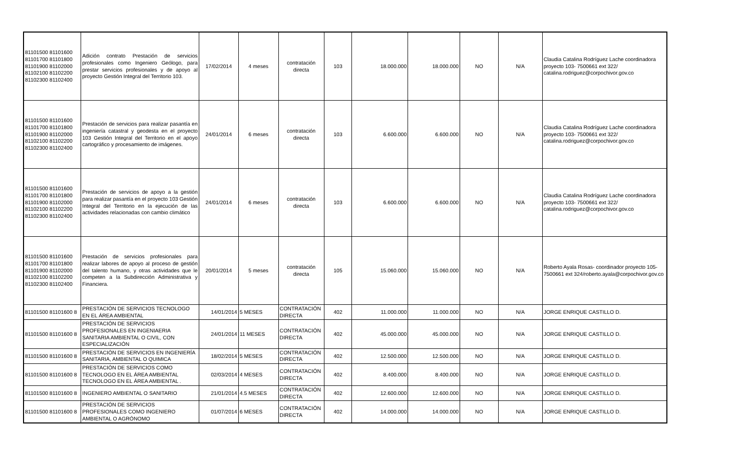| 81101500 81101600 81101700 81101800 81101900 81102000 81102100 81102200 81102300 81102400 | Adición contrato Prestación de servicios profesionales como Ingeniero Geólogo, para prestar servicios profesionales y de apoyo al proyecto Gestión Integral del Territorio 103. | 17/02/2014 | 4 meses | contratación directa | 103 | 18.000.000 | 18.000.000 | NO | N/A | Claudia Catalina Rodríguez Lache coordinadora proyecto 103- 7500661 ext 322/ catalina.rodriguez@corpochivor.gov.co |
| 81101500 81101600 81101700 81101800 81101900 81102000 81102100 81102200 81102300 81102400 | Prestación de servicios para realizar pasantía en ingeniería catastral y geodesta en el proyecto 103 Gestión Integral del Territorio en el apoyo cartográfico y procesamiento de imágenes. | 24/01/2014 | 6 meses | contratación directa | 103 | 6.600.000 | 6.600.000 | NO | N/A | Claudia Catalina Rodríguez Lache coordinadora proyecto 103- 7500661 ext 322/ catalina.rodriguez@corpochivor.gov.co |
| 81101500 81101600 81101700 81101800 81101900 81102000 81102100 81102200 81102300 81102400 | Prestación de servicios de apoyo a la gestión para realizar pasantía en el proyecto 103 Gestión Integral del Territorio en la ejecución de las actividades relacionadas con cambio climático | 24/01/2014 | 6 meses | contratación directa | 103 | 6.600.000 | 6.600.000 | NO | N/A | Claudia Catalina Rodríguez Lache coordinadora proyecto 103- 7500661 ext 322/ catalina.rodriguez@corpochivor.gov.co |
| 81101500 81101600 81101700 81101800 81101900 81102000 81102100 81102200 81102300 81102400 | Prestación de servicios profesionales para realizar labores de apoyo al proceso de gestión del talento humano, y otras actividades que le competen a la Subdirección Administrativa y Financiera. | 20/01/2014 | 5 meses | contratación directa | 105 | 15.060.000 | 15.060.000 | NO | N/A | Roberto Ayala Rosas- coordinador proyecto 105- 7500661 ext 324/roberto.ayala@corpochivor.gov.co |
| 81101500 81101600 8 | PRESTACIÓN DE SERVICIOS TECNOLOGO EN EL ÁREA AMBIENTAL | 14/01/2014 | 5 MESES | CONTRATACIÓN DIRECTA | 402 | 11.000.000 | 11.000.000 | NO | N/A | JORGE ENRIQUE CASTILLO D. |
| 81101500 81101600 8 | PRESTACIÓN DE SERVICIOS PROFESIONALES EN INGENIAERIA SANITARIA AMBIENTAL O CIVIL, CON ESPECIALIZACIÓN | 24/01/2014 | 11 MESES | CONTRATACIÓN DIRECTA | 402 | 45.000.000 | 45.000.000 | NO | N/A | JORGE ENRIQUE CASTILLO D. |
| 81101500 81101600 8 | PRESTACIÓN DE SERVICIOS EN INGENIERÍA SANITARIA, AMBIENTAL O QUIMICA | 18/02/2014 | 5 MESES | CONTRATACIÓN DIRECTA | 402 | 12.500.000 | 12.500.000 | NO | N/A | JORGE ENRIQUE CASTILLO D. |
| 81101500 81101600 8 | PRESTACIÓN DE SERVICIOS COMO TECNOLOGO EN EL ÁREA AMBIENTAL TECNOLOGO EN EL ÁREA AMBIENTAL . | 02/03/2014 | 4 MESES | CONTRATACIÓN DIRECTA | 402 | 8.400.000 | 8.400.000 | NO | N/A | JORGE ENRIQUE CASTILLO D. |
| 81101500 81101600 8 | INGENIERO AMBIENTAL O SANITARIO | 21/01/2014 | 4.5 MESES | CONTRATACIÓN DIRECTA | 402 | 12.600.000 | 12.600.000 | NO | N/A | JORGE ENRIQUE CASTILLO D. |
| 81101500 81101600 8 | PRESTACIÓN DE SERVICIOS PROFESIONALES COMO INGENIERO AMBIENTAL O AGRÓNOMO | 01/07/2014 | 6 MESES | CONTRATACIÓN DIRECTA | 402 | 14.000.000 | 14.000.000 | NO | N/A | JORGE ENRIQUE CASTILLO D. |